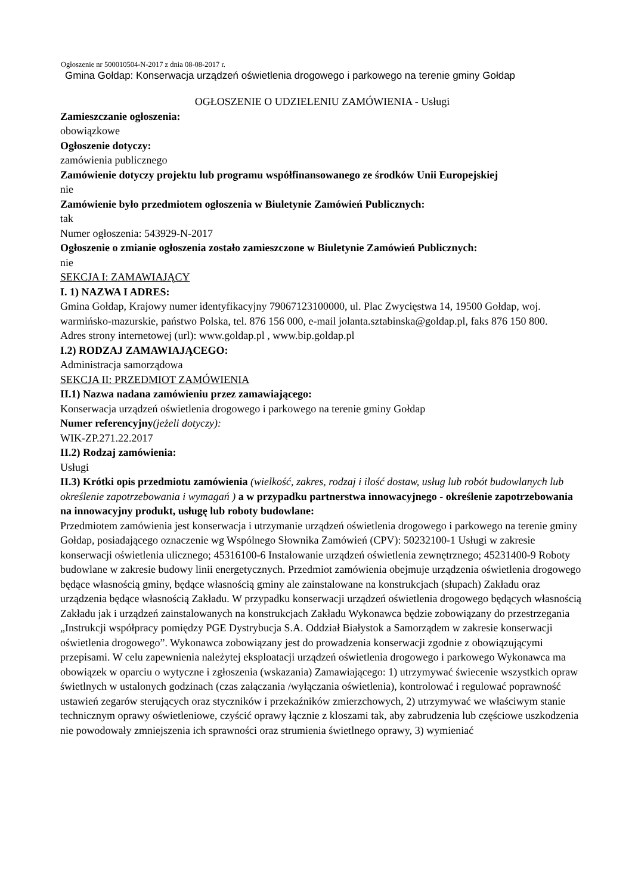Ogłoszenie nr 500010504-N-2017 z dnia 08-08-2017 r.
Gmina Gołdap: Konserwacja urządzeń oświetlenia drogowego i parkowego na terenie gminy Gołdap
OGŁOSZENIE O UDZIELENIU ZAMÓWIENIA - Usługi
Zamieszczanie ogłoszenia:
obowiązkowe
Ogłoszenie dotyczy:
zamówienia publicznego
Zamówienie dotyczy projektu lub programu współfinansowanego ze środków Unii Europejskiej
nie
Zamówienie było przedmiotem ogłoszenia w Biuletynie Zamówień Publicznych:
tak
Numer ogłoszenia: 543929-N-2017
Ogłoszenie o zmianie ogłoszenia zostało zamieszczone w Biuletynie Zamówień Publicznych:
nie
SEKCJA I: ZAMAWIAJĄCY
I. 1) NAZWA I ADRES:
Gmina Gołdap, Krajowy numer identyfikacyjny 79067123100000, ul. Plac Zwycięstwa 14, 19500 Gołdap, woj. warmińsko-mazurskie, państwo Polska, tel. 876 156 000, e-mail jolanta.sztabinska@goldap.pl, faks 876 150 800.
Adres strony internetowej (url): www.goldap.pl , www.bip.goldap.pl
I.2) RODZAJ ZAMAWIAJĄCEGO:
Administracja samorządowa
SEKCJA II: PRZEDMIOT ZAMÓWIENIA
II.1) Nazwa nadana zamówieniu przez zamawiającego:
Konserwacja urządzeń oświetlenia drogowego i parkowego na terenie gminy Gołdap
Numer referencyjny(jeżeli dotyczy):
WIK-ZP.271.22.2017
II.2) Rodzaj zamówienia:
Usługi
II.3) Krótki opis przedmiotu zamówienia (wielkość, zakres, rodzaj i ilość dostaw, usług lub robót budowlanych lub określenie zapotrzebowania i wymagań ) a w przypadku partnerstwa innowacyjnego - określenie zapotrzebowania na innowacyjny produkt, usługę lub roboty budowlane:
Przedmiotem zamówienia jest konserwacja i utrzymanie urządzeń oświetlenia drogowego i parkowego na terenie gminy Gołdap, posiadającego oznaczenie wg Wspólnego Słownika Zamówień (CPV): 50232100-1 Usługi w zakresie konserwacji oświetlenia ulicznego; 45316100-6 Instalowanie urządzeń oświetlenia zewnętrznego; 45231400-9 Roboty budowlane w zakresie budowy linii energetycznych. Przedmiot zamówienia obejmuje urządzenia oświetlenia drogowego będące własnością gminy, będące własnością gminy ale zainstalowane na konstrukcjach (słupach) Zakładu oraz urządzenia będące własnością Zakładu. W przypadku konserwacji urządzeń oświetlenia drogowego będących własnością Zakładu jak i urządzeń zainstalowanych na konstrukcjach Zakładu Wykonawca będzie zobowiązany do przestrzegania „Instrukcji współpracy pomiędzy PGE Dystrybucja S.A. Oddział Białystok a Samorządem w zakresie konserwacji oświetlenia drogowego”. Wykonawca zobowiązany jest do prowadzenia konserwacji zgodnie z obowiązującymi przepisami. W celu zapewnienia należytej eksploatacji urządzeń oświetlenia drogowego i parkowego Wykonawca ma obowiązek w oparciu o wytyczne i zgłoszenia (wskazania) Zamawiającego: 1) utrzymywać świecenie wszystkich opraw świetlnych w ustalonych godzinach (czas załączania /wyłączania oświetlenia), kontrolować i regulować poprawność ustawień zegarów sterujących oraz styczników i przekaźników zmierzchowych, 2) utrzymywać we właściwym stanie technicznym oprawy oświetleniowe, czyścić oprawy łącznie z kloszami tak, aby zabrudzenia lub częściowe uszkodzenia nie powodowały zmniejszenia ich sprawności oraz strumienia świetlnego oprawy, 3) wymieniać